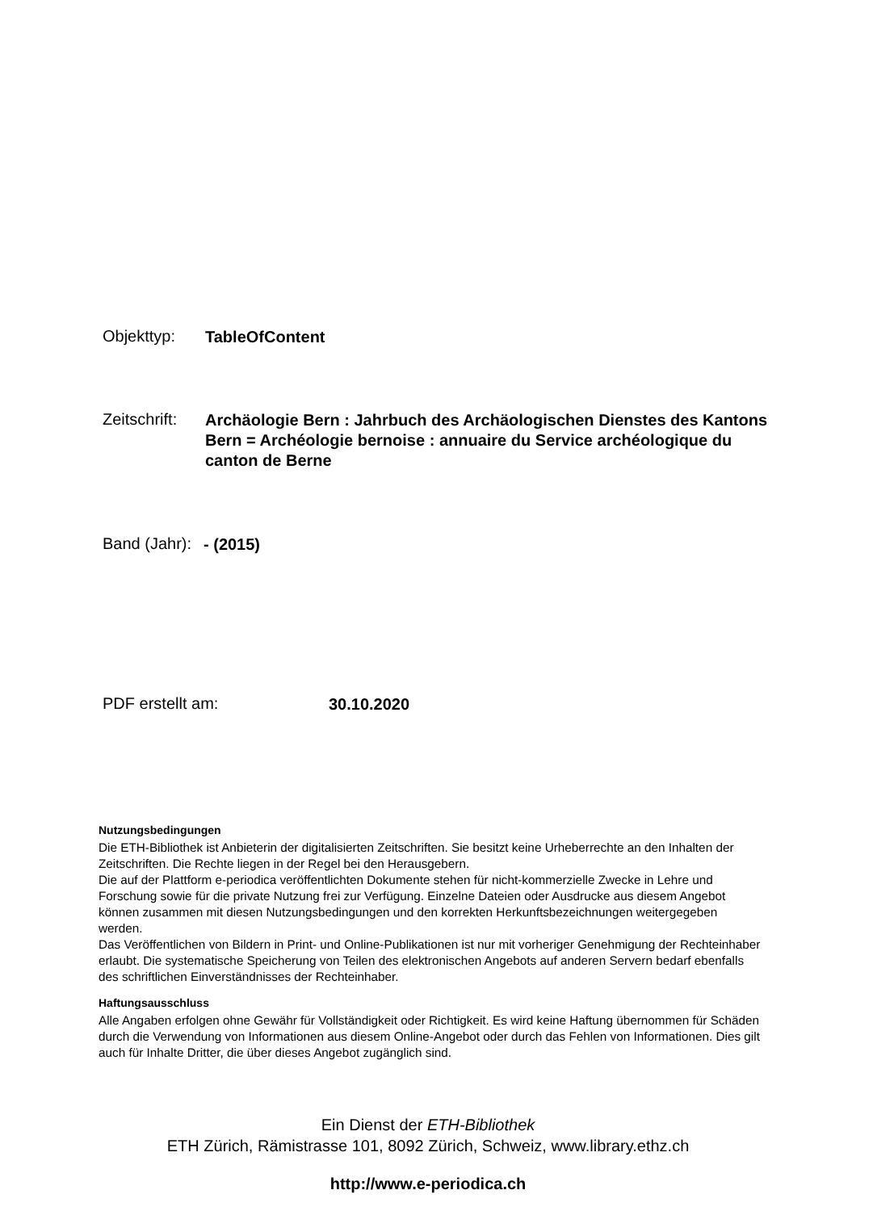Objekttyp:
TableOfContent
Zeitschrift:
Archäologie Bern : Jahrbuch des Archäologischen Dienstes des Kantons Bern = Archéologie bernoise : annuaire du Service archéologique du canton de Berne
Band (Jahr):
- (2015)
PDF erstellt am:
30.10.2020
Nutzungsbedingungen
Die ETH-Bibliothek ist Anbieterin der digitalisierten Zeitschriften. Sie besitzt keine Urheberrechte an den Inhalten der Zeitschriften. Die Rechte liegen in der Regel bei den Herausgebern.
Die auf der Plattform e-periodica veröffentlichten Dokumente stehen für nicht-kommerzielle Zwecke in Lehre und Forschung sowie für die private Nutzung frei zur Verfügung. Einzelne Dateien oder Ausdrucke aus diesem Angebot können zusammen mit diesen Nutzungsbedingungen und den korrekten Herkunftsbezeichnungen weitergegeben werden.
Das Veröffentlichen von Bildern in Print- und Online-Publikationen ist nur mit vorheriger Genehmigung der Rechteinhaber erlaubt. Die systematische Speicherung von Teilen des elektronischen Angebots auf anderen Servern bedarf ebenfalls des schriftlichen Einverständnisses der Rechteinhaber.
Haftungsausschluss
Alle Angaben erfolgen ohne Gewähr für Vollständigkeit oder Richtigkeit. Es wird keine Haftung übernommen für Schäden durch die Verwendung von Informationen aus diesem Online-Angebot oder durch das Fehlen von Informationen. Dies gilt auch für Inhalte Dritter, die über dieses Angebot zugänglich sind.
Ein Dienst der ETH-Bibliothek
ETH Zürich, Rämistrasse 101, 8092 Zürich, Schweiz, www.library.ethz.ch
http://www.e-periodica.ch